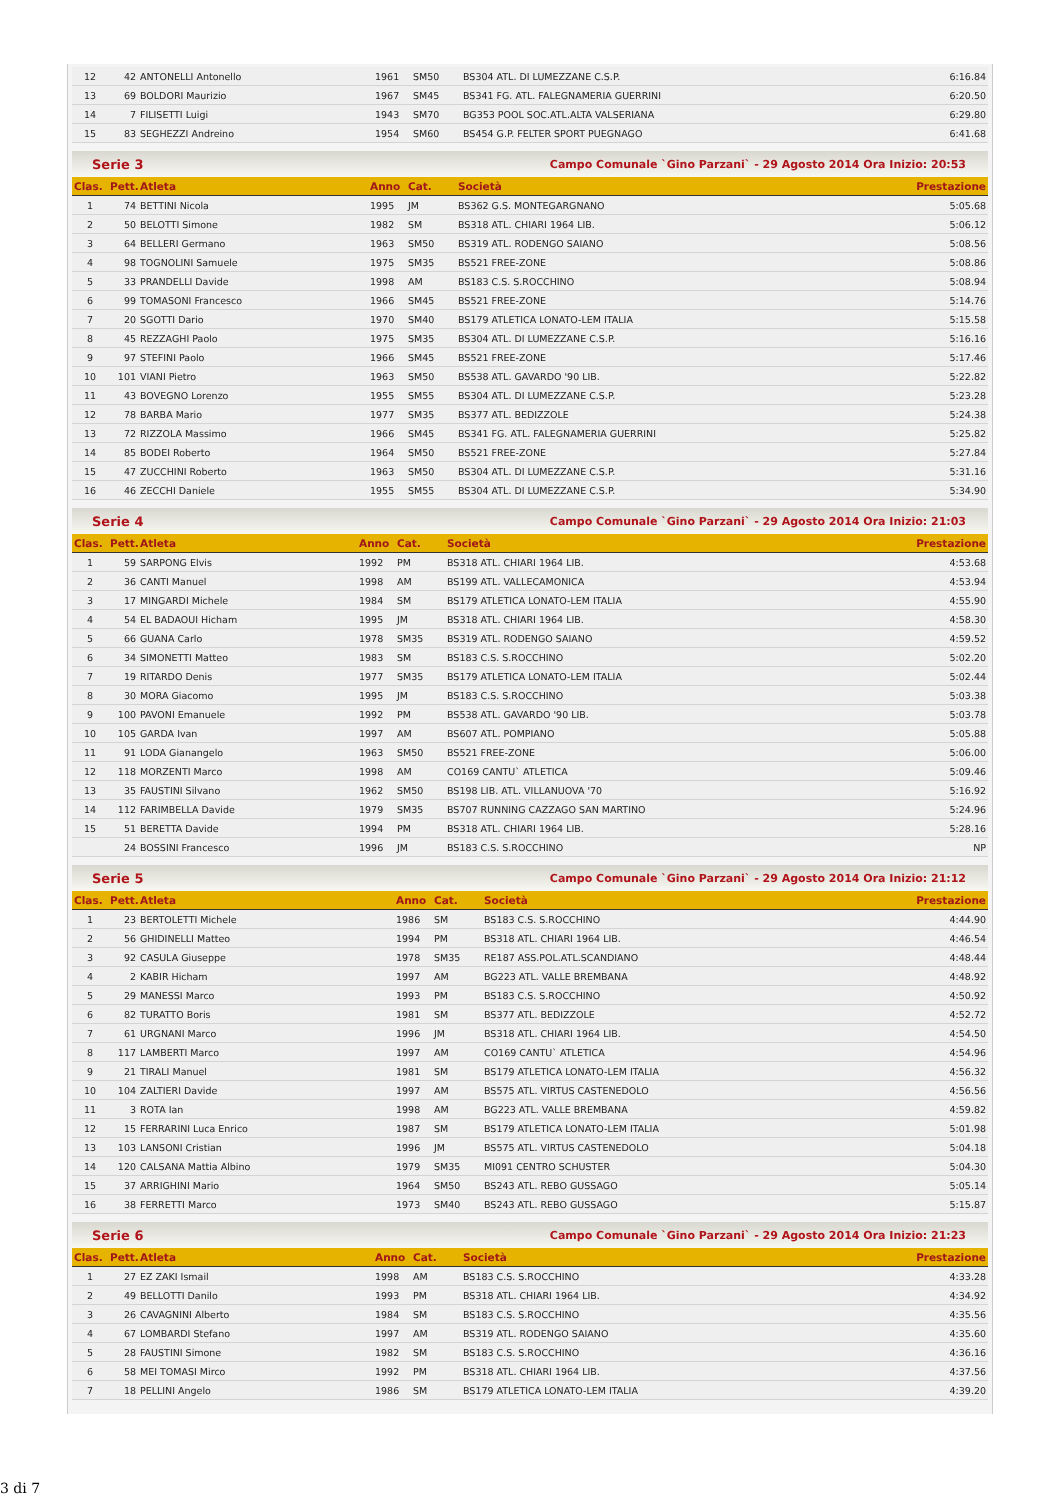| 12 | 42 | ANTONELLI Antonello | 1961 | SM50 | BS304 ATL. DI LUMEZZANE C.S.P. | 6:16.84 |
| 13 | 69 | BOLDORI Maurizio | 1967 | SM45 | BS341 FG. ATL. FALEGNAMERIA GUERRINI | 6:20.50 |
| 14 | 7 | FILISETTI Luigi | 1943 | SM70 | BG353 POOL SOC.ATL.ALTA VALSERIANA | 6:29.80 |
| 15 | 83 | SEGHEZZI Andreino | 1954 | SM60 | BS454 G.P. FELTER SPORT PUEGNAGO | 6:41.68 |
Serie 3 Campo Comunale `Gino Parzani` - 29 Agosto 2014 Ora Inizio: 20:53
| Clas. | Pett. | Atleta | Anno | Cat. | Società | Prestazione |
| --- | --- | --- | --- | --- | --- | --- |
| 1 | 74 | BETTINI Nicola | 1995 | JM | BS362 G.S. MONTEGARGNANO | 5:05.68 |
| 2 | 50 | BELOTTI Simone | 1982 | SM | BS318 ATL. CHIARI 1964 LIB. | 5:06.12 |
| 3 | 64 | BELLERI Germano | 1963 | SM50 | BS319 ATL. RODENGO SAIANO | 5:08.56 |
| 4 | 98 | TOGNOLINI Samuele | 1975 | SM35 | BS521 FREE-ZONE | 5:08.86 |
| 5 | 33 | PRANDELLI Davide | 1998 | AM | BS183 C.S. S.ROCCHINO | 5:08.94 |
| 6 | 99 | TOMASONI Francesco | 1966 | SM45 | BS521 FREE-ZONE | 5:14.76 |
| 7 | 20 | SGOTTI Dario | 1970 | SM40 | BS179 ATLETICA LONATO-LEM ITALIA | 5:15.58 |
| 8 | 45 | REZZAGHI Paolo | 1975 | SM35 | BS304 ATL. DI LUMEZZANE C.S.P. | 5:16.16 |
| 9 | 97 | STEFINI Paolo | 1966 | SM45 | BS521 FREE-ZONE | 5:17.46 |
| 10 | 101 | VIANI Pietro | 1963 | SM50 | BS538 ATL. GAVARDO '90 LIB. | 5:22.82 |
| 11 | 43 | BOVEGNO Lorenzo | 1955 | SM55 | BS304 ATL. DI LUMEZZANE C.S.P. | 5:23.28 |
| 12 | 78 | BARBA Mario | 1977 | SM35 | BS377 ATL. BEDIZZOLE | 5:24.38 |
| 13 | 72 | RIZZOLA Massimo | 1966 | SM45 | BS341 FG. ATL. FALEGNAMERIA GUERRINI | 5:25.82 |
| 14 | 85 | BODEI Roberto | 1964 | SM50 | BS521 FREE-ZONE | 5:27.84 |
| 15 | 47 | ZUCCHINI Roberto | 1963 | SM50 | BS304 ATL. DI LUMEZZANE C.S.P. | 5:31.16 |
| 16 | 46 | ZECCHI Daniele | 1955 | SM55 | BS304 ATL. DI LUMEZZANE C.S.P. | 5:34.90 |
Serie 4 Campo Comunale `Gino Parzani` - 29 Agosto 2014 Ora Inizio: 21:03
| Clas. | Pett. | Atleta | Anno | Cat. | Società | Prestazione |
| --- | --- | --- | --- | --- | --- | --- |
| 1 | 59 | SARPONG Elvis | 1992 | PM | BS318 ATL. CHIARI 1964 LIB. | 4:53.68 |
| 2 | 36 | CANTI Manuel | 1998 | AM | BS199 ATL. VALLECAMONICA | 4:53.94 |
| 3 | 17 | MINGARDI Michele | 1984 | SM | BS179 ATLETICA LONATO-LEM ITALIA | 4:55.90 |
| 4 | 54 | EL BADAOUI Hicham | 1995 | JM | BS318 ATL. CHIARI 1964 LIB. | 4:58.30 |
| 5 | 66 | GUANA Carlo | 1978 | SM35 | BS319 ATL. RODENGO SAIANO | 4:59.52 |
| 6 | 34 | SIMONETTI Matteo | 1983 | SM | BS183 C.S. S.ROCCHINO | 5:02.20 |
| 7 | 19 | RITARDO Denis | 1977 | SM35 | BS179 ATLETICA LONATO-LEM ITALIA | 5:02.44 |
| 8 | 30 | MORA Giacomo | 1995 | JM | BS183 C.S. S.ROCCHINO | 5:03.38 |
| 9 | 100 | PAVONI Emanuele | 1992 | PM | BS538 ATL. GAVARDO '90 LIB. | 5:03.78 |
| 10 | 105 | GARDA Ivan | 1997 | AM | BS607 ATL. POMPIANO | 5:05.88 |
| 11 | 91 | LODA Gianangelo | 1963 | SM50 | BS521 FREE-ZONE | 5:06.00 |
| 12 | 118 | MORZENTI Marco | 1998 | AM | CO169 CANTU` ATLETICA | 5:09.46 |
| 13 | 35 | FAUSTINI Silvano | 1962 | SM50 | BS198 LIB. ATL. VILLANUOVA '70 | 5:16.92 |
| 14 | 112 | FARIMBELLA Davide | 1979 | SM35 | BS707 RUNNING CAZZAGO SAN MARTINO | 5:24.96 |
| 15 | 51 | BERETTA Davide | 1994 | PM | BS318 ATL. CHIARI 1964 LIB. | 5:28.16 |
| | 24 | BOSSINI Francesco | 1996 | JM | BS183 C.S. S.ROCCHINO | NP |
Serie 5 Campo Comunale `Gino Parzani` - 29 Agosto 2014 Ora Inizio: 21:12
| Clas. | Pett. | Atleta | Anno | Cat. | Società | Prestazione |
| --- | --- | --- | --- | --- | --- | --- |
| 1 | 23 | BERTOLETTI Michele | 1986 | SM | BS183 C.S. S.ROCCHINO | 4:44.90 |
| 2 | 56 | GHIDINELLI Matteo | 1994 | PM | BS318 ATL. CHIARI 1964 LIB. | 4:46.54 |
| 3 | 92 | CASULA Giuseppe | 1978 | SM35 | RE187 ASS.POL.ATL.SCANDIANO | 4:48.44 |
| 4 | 2 | KABIR Hicham | 1997 | AM | BG223 ATL. VALLE BREMBANA | 4:48.92 |
| 5 | 29 | MANESSI Marco | 1993 | PM | BS183 C.S. S.ROCCHINO | 4:50.92 |
| 6 | 82 | TURATTO Boris | 1981 | SM | BS377 ATL. BEDIZZOLE | 4:52.72 |
| 7 | 61 | URGNANI Marco | 1996 | JM | BS318 ATL. CHIARI 1964 LIB. | 4:54.50 |
| 8 | 117 | LAMBERTI Marco | 1997 | AM | CO169 CANTU` ATLETICA | 4:54.96 |
| 9 | 21 | TIRALI Manuel | 1981 | SM | BS179 ATLETICA LONATO-LEM ITALIA | 4:56.32 |
| 10 | 104 | ZALTIERI Davide | 1997 | AM | BS575 ATL. VIRTUS CASTENEDOLO | 4:56.56 |
| 11 | 3 | ROTA Ian | 1998 | AM | BG223 ATL. VALLE BREMBANA | 4:59.82 |
| 12 | 15 | FERRARINI Luca Enrico | 1987 | SM | BS179 ATLETICA LONATO-LEM ITALIA | 5:01.98 |
| 13 | 103 | LANSONI Cristian | 1996 | JM | BS575 ATL. VIRTUS CASTENEDOLO | 5:04.18 |
| 14 | 120 | CALSANA Mattia Albino | 1979 | SM35 | MI091 CENTRO SCHUSTER | 5:04.30 |
| 15 | 37 | ARRIGHINI Mario | 1964 | SM50 | BS243 ATL. REBO GUSSAGO | 5:05.14 |
| 16 | 38 | FERRETTI Marco | 1973 | SM40 | BS243 ATL. REBO GUSSAGO | 5:15.87 |
Serie 6 Campo Comunale `Gino Parzani` - 29 Agosto 2014 Ora Inizio: 21:23
| Clas. | Pett. | Atleta | Anno | Cat. | Società | Prestazione |
| --- | --- | --- | --- | --- | --- | --- |
| 1 | 27 | EZ ZAKI Ismail | 1998 | AM | BS183 C.S. S.ROCCHINO | 4:33.28 |
| 2 | 49 | BELLOTTI Danilo | 1993 | PM | BS318 ATL. CHIARI 1964 LIB. | 4:34.92 |
| 3 | 26 | CAVAGNINI Alberto | 1984 | SM | BS183 C.S. S.ROCCHINO | 4:35.56 |
| 4 | 67 | LOMBARDI Stefano | 1997 | AM | BS319 ATL. RODENGO SAIANO | 4:35.60 |
| 5 | 28 | FAUSTINI Simone | 1982 | SM | BS183 C.S. S.ROCCHINO | 4:36.16 |
| 6 | 58 | MEI TOMASI Mirco | 1992 | PM | BS318 ATL. CHIARI 1964 LIB. | 4:37.56 |
| 7 | 18 | PELLINI Angelo | 1986 | SM | BS179 ATLETICA LONATO-LEM ITALIA | 4:39.20 |
3 di 7